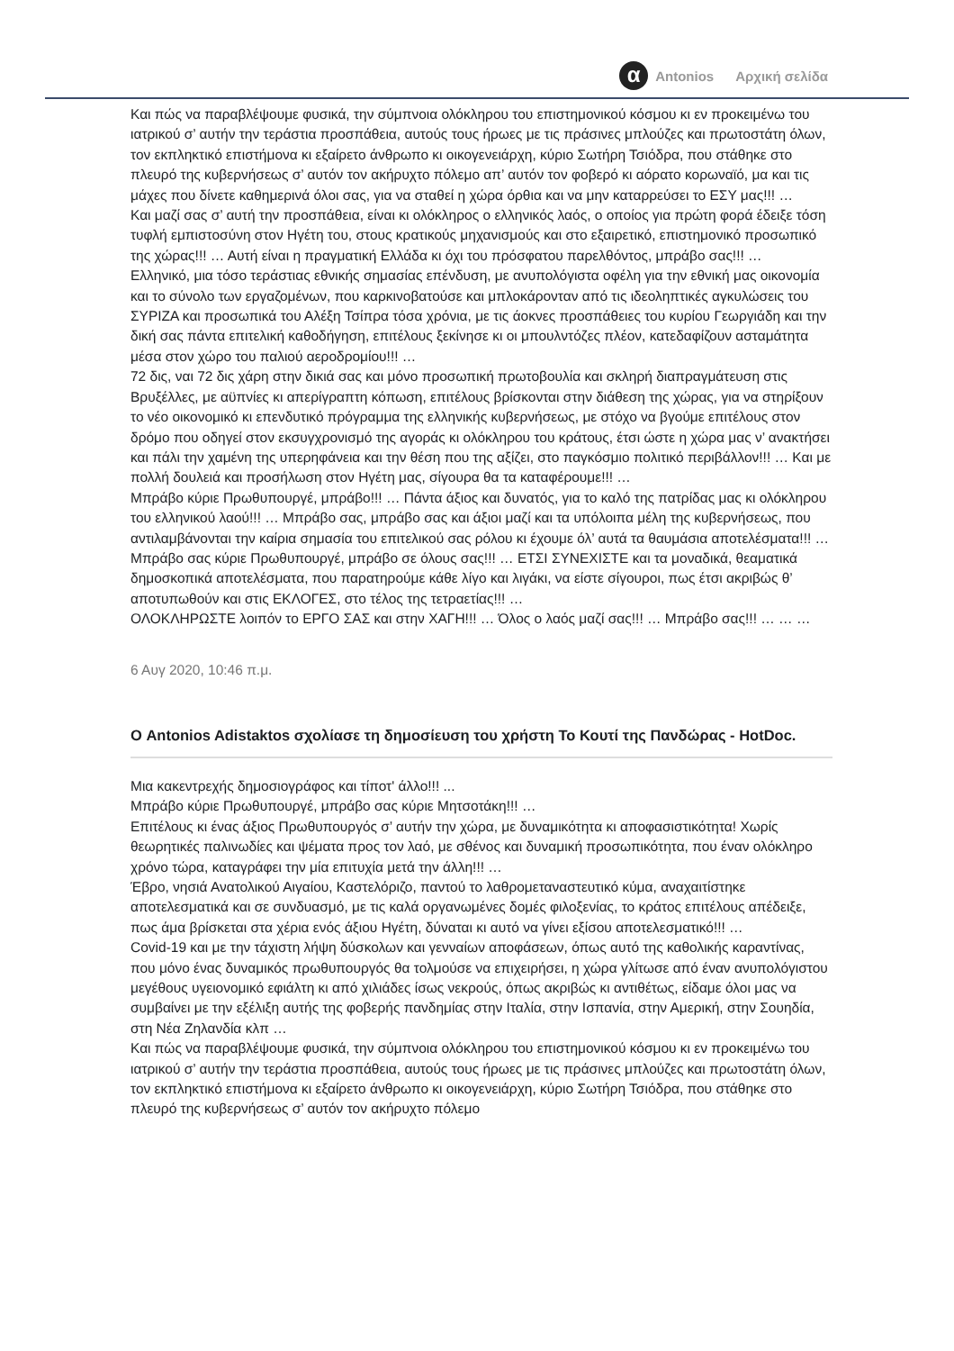α Antonios Αρχική σελίδα
Και πώς να παραβλέψουμε φυσικά, την σύμπνοια ολόκληρου του επιστημονικού κόσμου κι εν προκειμένω του ιατρικού σ’ αυτήν την τεράστια προσπάθεια, αυτούς τους ήρωες με τις πράσινες μπλούζες και πρωτοστάτη όλων, τον εκπληκτικό επιστήμονα κι εξαίρετο άνθρωπο κι οικογενειάρχη, κύριο Σωτήρη Τσιόδρα, που στάθηκε στο πλευρό της κυβερνήσεως σ’ αυτόν τον ακήρυχτο πόλεμο απ’ αυτόν τον φοβερό κι αόρατο κορωναϊό, μα και τις μάχες που δίνετε καθημερινά όλοι σας, για να σταθεί η χώρα όρθια και να μην καταρρεύσει το ΕΣΥ μας!!! …
Και μαζί σας σ’ αυτή την προσπάθεια, είναι κι ολόκληρος ο ελληνικός λαός, ο οποίος για πρώτη φορά έδειξε τόση τυφλή εμπιστοσύνη στον Ηγέτη του, στους κρατικούς μηχανισμούς και στο εξαιρετικό, επιστημονικό προσωπικό της χώρας!!! … Αυτή είναι η πραγματική Ελλάδα κι όχι του πρόσφατου παρελθόντος, μπράβο σας!!! …
Ελληνικό, μια τόσο τεράστιας εθνικής σημασίας επένδυση, με ανυπολόγιστα οφέλη για την εθνική μας οικονομία και το σύνολο των εργαζομένων, που καρκινοβατούσε και μπλοκάρονταν από τις ιδεοληπτικές αγκυλώσεις του ΣΥΡΙΖΑ και προσωπικά του Αλέξη Τσίπρα τόσα χρόνια, με τις άοκνες προσπάθειες του κυρίου Γεωργιάδη και την δική σας πάντα επιτελική καθοδήγηση, επιτέλους ξεκίνησε κι οι μπουλντόζες πλέον, κατεδαφίζουν ασταμάτητα μέσα στον χώρο του παλιού αεροδρομίου!!! …
72 δις, ναι 72 δις χάρη στην δικιά σας και μόνο προσωπική πρωτοβουλία και σκληρή διαπραγμάτευση στις Βρυξέλλες, με αϋπνίες κι απερίγραπτη κόπωση, επιτέλους βρίσκονται στην διάθεση της χώρας, για να στηρίξουν το νέο οικονομικό κι επενδυτικό πρόγραμμα της ελληνικής κυβερνήσεως, με στόχο να βγούμε επιτέλους στον δρόμο που οδηγεί στον εκσυγχρονισμό της αγοράς κι ολόκληρου του κράτους, έτσι ώστε η χώρα μας ν’ ανακτήσει και πάλι την χαμένη της υπερηφάνεια και την θέση που της αξίζει, στο παγκόσμιο πολιτικό περιβάλλον!!! … Και με πολλή δουλειά και προσήλωση στον Ηγέτη μας, σίγουρα θα τα καταφέρουμε!!! …
Μπράβο κύριε Πρωθυπουργέ, μπράβο!!! … Πάντα άξιος και δυνατός, για το καλό της πατρίδας μας κι ολόκληρου του ελληνικού λαού!!! … Μπράβο σας, μπράβο σας και άξιοι μαζί και τα υπόλοιπα μέλη της κυβερνήσεως, που αντιλαμβάνονται την καίρια σημασία του επιτελικού σας ρόλου κι έχουμε όλ’ αυτά τα θαυμάσια αποτελέσματα!!! …
Μπράβο σας κύριε Πρωθυπουργέ, μπράβο σε όλους σας!!! … ΕΤΣΙ ΣΥΝΕΧΙΣΤΕ και τα μοναδικά, θεαματικά δημοσκοπικά αποτελέσματα, που παρατηρούμε κάθε λίγο και λιγάκι, να είστε σίγουροι, πως έτσι ακριβώς θ’ αποτυπωθούν και στις ΕΚΛΟΓΕΣ, στο τέλος της τετραετίας!!! …
ΟΛΟΚΛΗΡΩΣΤΕ λοιπόν το ΕΡΓΟ ΣΑΣ και στην ΧΑΓΗ!!! … Όλος ο λαός μαζί σας!!! … Μπράβο σας!!! … … …
6 Αυγ 2020, 10:46 π.μ.
Ο Antonios Adistaktos σχολίασε τη δημοσίευση του χρήστη Το Κουτί της Πανδώρας - HotDoc.
Μια κακεντρεχής δημοσιογράφος και τίποτ' άλλο!!! ...
Μπράβο κύριε Πρωθυπουργέ, μπράβο σας κύριε Μητσοτάκη!!! …
Επιτέλους κι ένας άξιος Πρωθυπουργός σ’ αυτήν την χώρα, με δυναμικότητα κι αποφασιστικότητα! Χωρίς θεωρητικές παλινωδίες και ψέματα προς τον λαό, με σθένος και δυναμική προσωπικότητα, που έναν ολόκληρο χρόνο τώρα, καταγράφει την μία επιτυχία μετά την άλλη!!! …
Έβρο, νησιά Ανατολικού Αιγαίου, Καστελόριζο, παντού το λαθρομεταναστευτικό κύμα, αναχαιτίστηκε αποτελεσματικά και σε συνδυασμό, με τις καλά οργανωμένες δομές φιλοξενίας, το κράτος επιτέλους απέδειξε, πως άμα βρίσκεται στα χέρια ενός άξιου Ηγέτη, δύναται κι αυτό να γίνει εξίσου αποτελεσματικό!!! …
Covid-19 και με την τάχιστη λήψη δύσκολων και γενναίων αποφάσεων, όπως αυτό της καθολικής καραντίνας, που μόνο ένας δυναμικός πρωθυπουργός θα τολμούσε να επιχειρήσει, η χώρα γλίτωσε από έναν ανυπολόγιστου μεγέθους υγειονομικό εφιάλτη κι από χιλιάδες ίσως νεκρούς, όπως ακριβώς κι αντιθέτως, είδαμε όλοι μας να συμβαίνει με την εξέλιξη αυτής της φοβερής πανδημίας στην Ιταλία, στην Ισπανία, στην Αμερική, στην Σουηδία, στη Νέα Ζηλανδία κλπ …
Και πώς να παραβλέψουμε φυσικά, την σύμπνοια ολόκληρου του επιστημονικού κόσμου κι εν προκειμένω του ιατρικού σ’ αυτήν την τεράστια προσπάθεια, αυτούς τους ήρωες με τις πράσινες μπλούζες και πρωτοστάτη όλων, τον εκπληκτικό επιστήμονα κι εξαίρετο άνθρωπο κι οικογενειάρχη, κύριο Σωτήρη Τσιόδρα, που στάθηκε στο πλευρό της κυβερνήσεως σ’ αυτόν τον ακήρυχτο πόλεμο